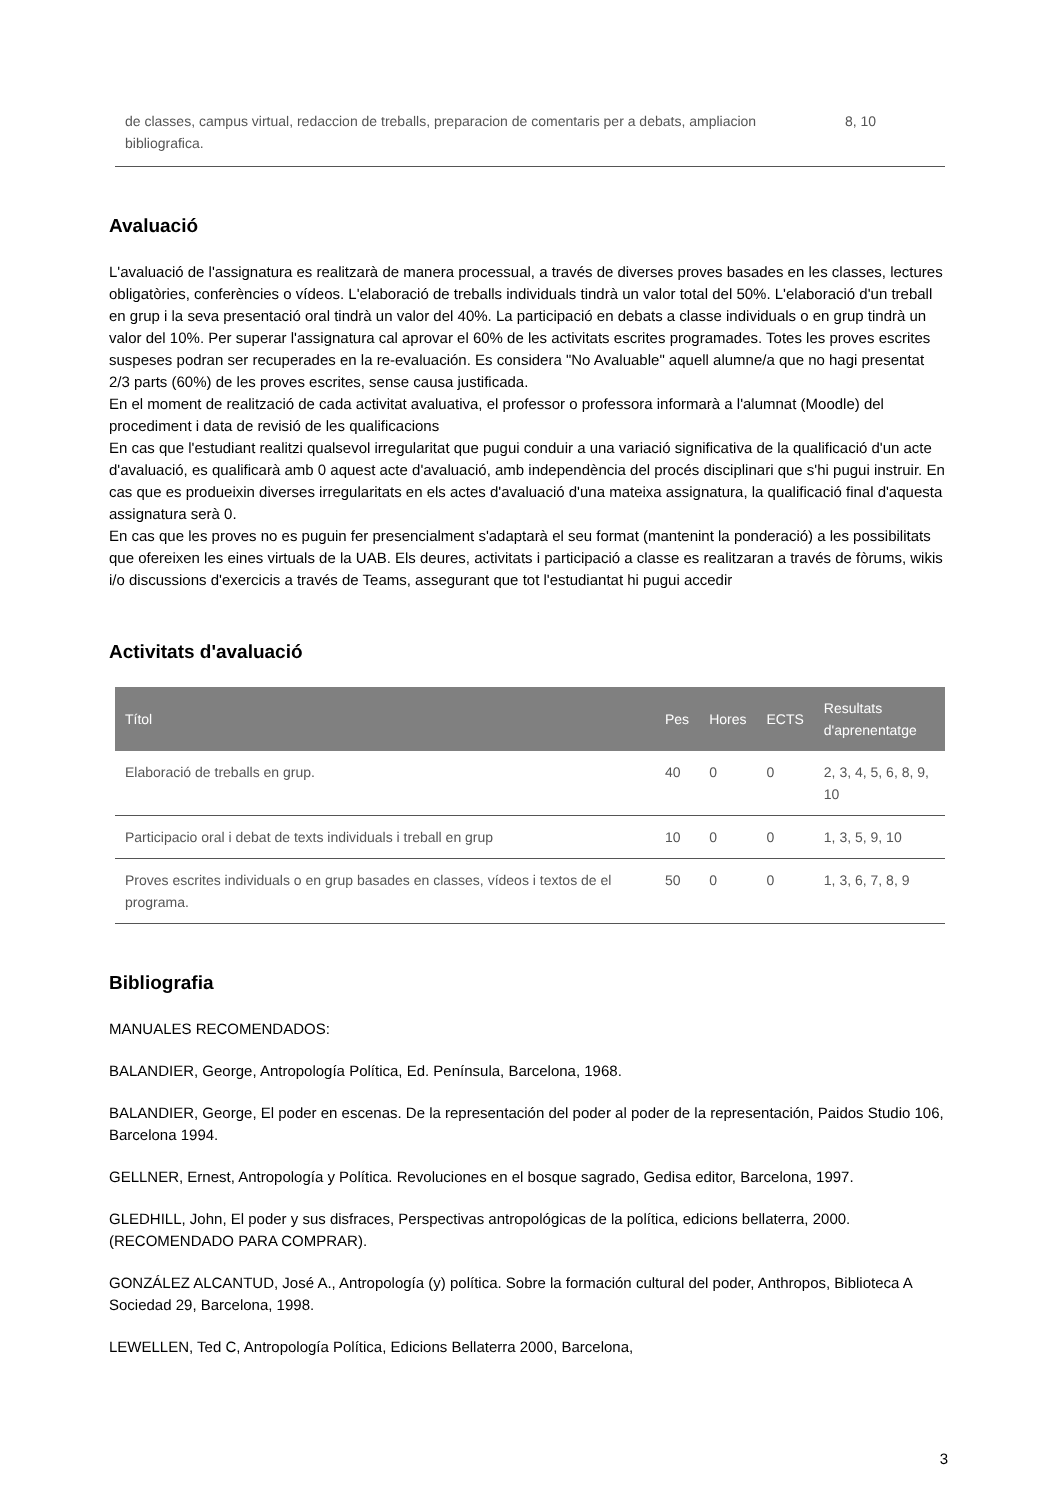| de classes, campus virtual, redaccion de treballs, preparacion de comentaris per a debats, ampliacion bibliografica. | 8, 10 |
Avaluació
L'avaluació de l'assignatura es realitzarà de manera processual, a través de diverses proves basades en les classes, lectures obligatòries, conferències o vídeos. L'elaboració de treballs individuals tindrà un valor total del 50%. L'elaboració d'un treball en grup i la seva presentació oral tindrà un valor del 40%. La participació en debats a classe individuals o en grup tindrà un valor del 10%. Per superar l'assignatura cal aprovar el 60% de les activitats escrites programades. Totes les proves escrites suspeses podran ser recuperades en la re-evaluación. Es considera "No Avaluable" aquell alumne/a que no hagi presentat 2/3 parts (60%) de les proves escrites, sense causa justificada.
En el moment de realització de cada activitat avaluativa, el professor o professora informarà a l'alumnat (Moodle) del procediment i data de revisió de les qualificacions
En cas que l'estudiant realitzi qualsevol irregularitat que pugui conduir a una variació significativa de la qualificació d'un acte d'avaluació, es qualificarà amb 0 aquest acte d'avaluació, amb independència del procés disciplinari que s'hi pugui instruir. En cas que es produeixin diverses irregularitats en els actes d'avaluació d'una mateixa assignatura, la qualificació final d'aquesta assignatura serà 0.
En cas que les proves no es puguin fer presencialment s'adaptarà el seu format (mantenint la ponderació) a les possibilitats que ofereixen les eines virtuals de la UAB. Els deures, activitats i participació a classe es realitzaran a través de fòrums, wikis i/o discussions d'exercicis a través de Teams, assegurant que tot l'estudiantat hi pugui accedir
Activitats d'avaluació
| Títol | Pes | Hores | ECTS | Resultats d'aprenentatge |
| --- | --- | --- | --- | --- |
| Elaboració de treballs en grup. | 40 | 0 | 0 | 2, 3, 4, 5, 6, 8, 9, 10 |
| Participacio oral i debat de texts individuals i treball en grup | 10 | 0 | 0 | 1, 3, 5, 9, 10 |
| Proves escrites individuals o en grup basades en classes, vídeos i textos de el programa. | 50 | 0 | 0 | 1, 3, 6, 7, 8, 9 |
Bibliografia
MANUALES RECOMENDADOS:
BALANDIER, George, Antropología Política, Ed. Península, Barcelona, 1968.
BALANDIER, George, El poder en escenas. De la representación del poder al poder de la representación, Paidos Studio 106, Barcelona 1994.
GELLNER, Ernest, Antropología y Política. Revoluciones en el bosque sagrado, Gedisa editor, Barcelona, 1997.
GLEDHILL, John, El poder y sus disfraces, Perspectivas antropológicas de la política, edicions bellaterra, 2000. (RECOMENDADO PARA COMPRAR).
GONZÁLEZ ALCANTUD, José A., Antropología (y) política. Sobre la formación cultural del poder, Anthropos, Biblioteca A Sociedad 29, Barcelona, 1998.
LEWELLEN, Ted C, Antropología Política, Edicions Bellaterra 2000, Barcelona,
3